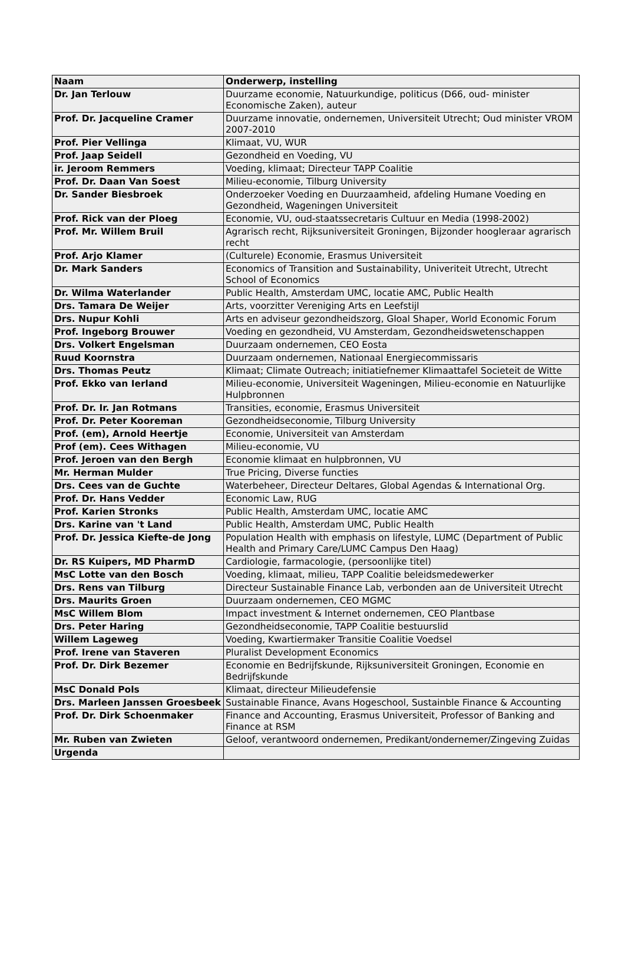| Naam | Onderwerp, instelling |
| --- | --- |
| Dr. Jan Terlouw | Duurzame economie, Natuurkundige, politicus (D66, oud- minister Economische Zaken), auteur |
| Prof. Dr. Jacqueline Cramer | Duurzame innovatie, ondernemen, Universiteit Utrecht; Oud minister VROM 2007-2010 |
| Prof. Pier Vellinga | Klimaat, VU, WUR |
| Prof. Jaap Seidell | Gezondheid en Voeding, VU |
| ir. Jeroom Remmers | Voeding, klimaat; Directeur TAPP Coalitie |
| Prof. Dr. Daan Van Soest | Milieu-economie, Tilburg University |
| Dr. Sander Biesbroek | Onderzoeker Voeding en Duurzaamheid, afdeling Humane Voeding en Gezondheid, Wageningen Universiteit |
| Prof. Rick van der Ploeg | Economie, VU, oud-staatssecretaris Cultuur en Media (1998-2002) |
| Prof. Mr. Willem Bruil | Agrarisch recht, Rijksuniversiteit Groningen, Bijzonder hoogleraar agrarisch recht |
| Prof. Arjo Klamer | (Culturele) Economie, Erasmus Universiteit |
| Dr. Mark Sanders | Economics of Transition and Sustainability, Univeriteit Utrecht, Utrecht School of Economics |
| Dr. Wilma Waterlander | Public Health, Amsterdam UMC, locatie AMC, Public Health |
| Drs. Tamara De Weijer | Arts, voorzitter Vereniging Arts en Leefstijl |
| Drs. Nupur Kohli | Arts en adviseur gezondheidszorg, Gloal Shaper, World Economic Forum |
| Prof. Ingeborg Brouwer | Voeding en gezondheid, VU Amsterdam, Gezondheidswetenschappen |
| Drs. Volkert Engelsman | Duurzaam ondernemen, CEO Eosta |
| Ruud Koornstra | Duurzaam ondernemen, Nationaal Energiecommissaris |
| Drs. Thomas Peutz | Klimaat; Climate Outreach; initiatiefnemer Klimaattafel Societeit de Witte |
| Prof. Ekko van Ierland | Milieu-economie, Universiteit Wageningen, Milieu-economie en Natuurlijke Hulpbronnen |
| Prof. Dr. Ir. Jan Rotmans | Transities, economie, Erasmus Universiteit |
| Prof. Dr. Peter Kooreman | Gezondheidseconomie, Tilburg University |
| Prof. (em), Arnold Heertje | Economie, Universiteit van Amsterdam |
| Prof (em). Cees Withagen | Milieu-economie, VU |
| Prof. Jeroen van den Bergh | Economie klimaat en hulpbronnen, VU |
| Mr. Herman Mulder | True Pricing, Diverse functies |
| Drs. Cees van de Guchte | Waterbeheer, Directeur Deltares, Global Agendas & International Org. |
| Prof. Dr. Hans Vedder | Economic Law, RUG |
| Prof. Karien Stronks | Public Health, Amsterdam UMC, locatie AMC |
| Drs. Karine van 't Land | Public Health, Amsterdam UMC, Public Health |
| Prof. Dr. Jessica Kiefte-de Jong | Population Health with emphasis on lifestyle, LUMC (Department of Public Health and Primary Care/LUMC Campus Den Haag) |
| Dr. RS Kuipers, MD PharmD | Cardiologie, farmacologie, (persoonlijke titel) |
| MsC Lotte van den Bosch | Voeding, klimaat, milieu, TAPP Coalitie beleidsmedewerker |
| Drs. Rens van Tilburg | Directeur Sustainable Finance Lab, verbonden aan de Universiteit Utrecht |
| Drs. Maurits Groen | Duurzaam ondernemen, CEO MGMC |
| MsC Willem Blom | Impact investment & Internet ondernemen, CEO Plantbase |
| Drs. Peter Haring | Gezondheidseconomie, TAPP Coalitie bestuurslid |
| Willem Lageweg | Voeding, Kwartiermaker Transitie Coalitie Voedsel |
| Prof. Irene van Staveren | Pluralist Development Economics |
| Prof. Dr. Dirk Bezemer | Economie en Bedrijfskunde, Rijksuniversiteit Groningen, Economie en Bedrijfskunde |
| MsC Donald Pols | Klimaat, directeur Milieudefensie |
| Drs. Marleen Janssen Groesbeek | Sustainable Finance, Avans Hogeschool, Sustainble Finance & Accounting |
| Prof. Dr. Dirk Schoenmaker | Finance and Accounting, Erasmus Universiteit, Professor of Banking and Finance at RSM |
| Mr. Ruben van Zwieten | Geloof, verantwoord ondernemen, Predikant/ondernemer/Zingeving Zuidas |
| Urgenda | |